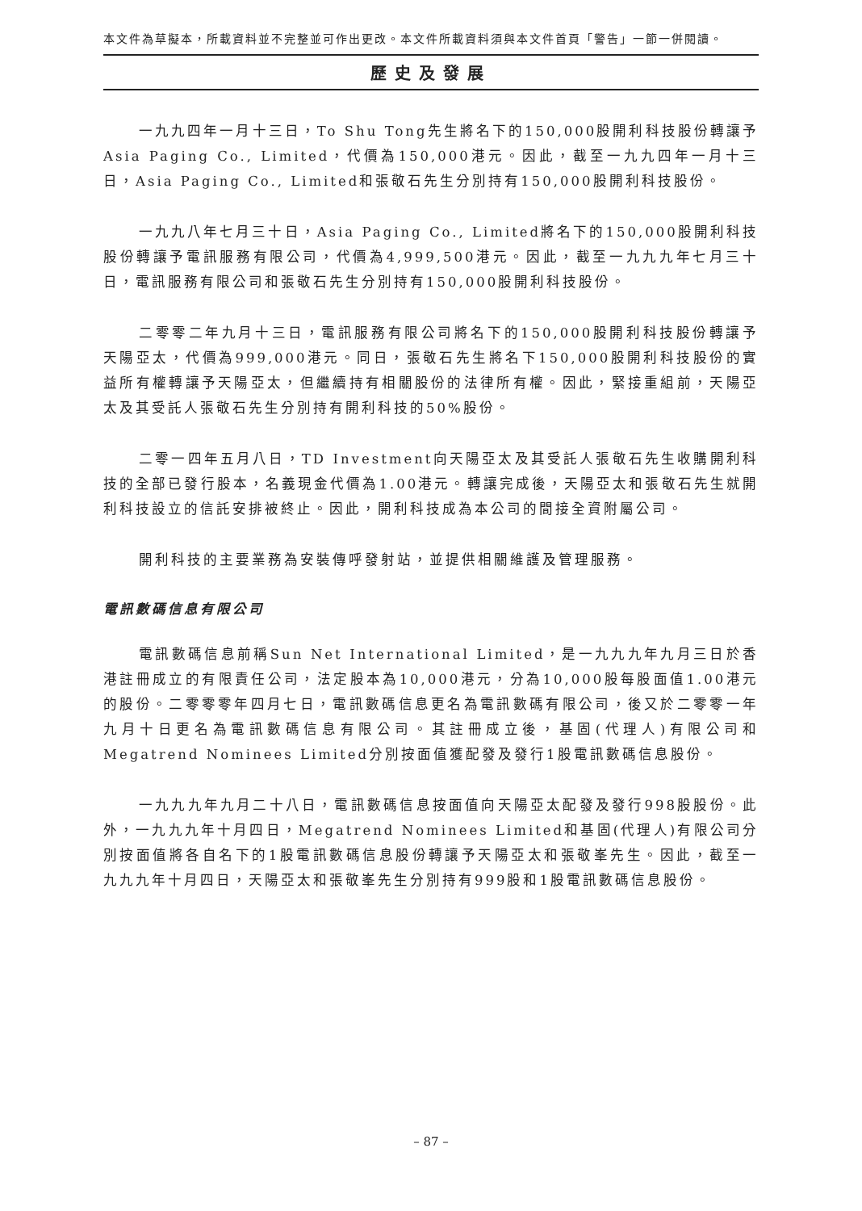本文件為草擬本，所載資料並不完整並可作出更改。本文件所載資料須與本文件首頁「警告」一節一併閱讀。
歷史及發展
一九九四年一月十三日，To Shu Tong先生將名下的150,000股開利科技股份轉讓予Asia Paging Co., Limited，代價為150,000港元。因此，截至一九九四年一月十三日，Asia Paging Co., Limited和張敬石先生分別持有150,000股開利科技股份。
一九九八年七月三十日，Asia Paging Co., Limited將名下的150,000股開利科技股份轉讓予電訊服務有限公司，代價為4,999,500港元。因此，截至一九九九年七月三十日，電訊服務有限公司和張敬石先生分別持有150,000股開利科技股份。
二零零二年九月十三日，電訊服務有限公司將名下的150,000股開利科技股份轉讓予天陽亞太，代價為999,000港元。同日，張敬石先生將名下150,000股開利科技股份的實益所有權轉讓予天陽亞太，但繼續持有相關股份的法律所有權。因此，緊接重組前，天陽亞太及其受託人張敬石先生分別持有開利科技的50%股份。
二零一四年五月八日，TD Investment向天陽亞太及其受託人張敬石先生收購開利科技的全部已發行股本，名義現金代價為1.00港元。轉讓完成後，天陽亞太和張敬石先生就開利科技設立的信託安排被終止。因此，開利科技成為本公司的間接全資附屬公司。
開利科技的主要業務為安裝傳呼發射站，並提供相關維護及管理服務。
電訊數碼信息有限公司
電訊數碼信息前稱Sun Net International Limited，是一九九九年九月三日於香港註冊成立的有限責任公司，法定股本為10,000港元，分為10,000股每股面值1.00港元的股份。二零零零年四月七日，電訊數碼信息更名為電訊數碼有限公司，後又於二零零一年九月十日更名為電訊數碼信息有限公司。其註冊成立後，基固(代理人)有限公司和Megatrend Nominees Limited分別按面值獲配發及發行1股電訊數碼信息股份。
一九九九年九月二十八日，電訊數碼信息按面值向天陽亞太配發及發行998股股份。此外，一九九九年十月四日，Megatrend Nominees Limited和基固(代理人)有限公司分別按面值將各自名下的1股電訊數碼信息股份轉讓予天陽亞太和張敬峯先生。因此，截至一九九九年十月四日，天陽亞太和張敬峯先生分別持有999股和1股電訊數碼信息股份。
– 87 –